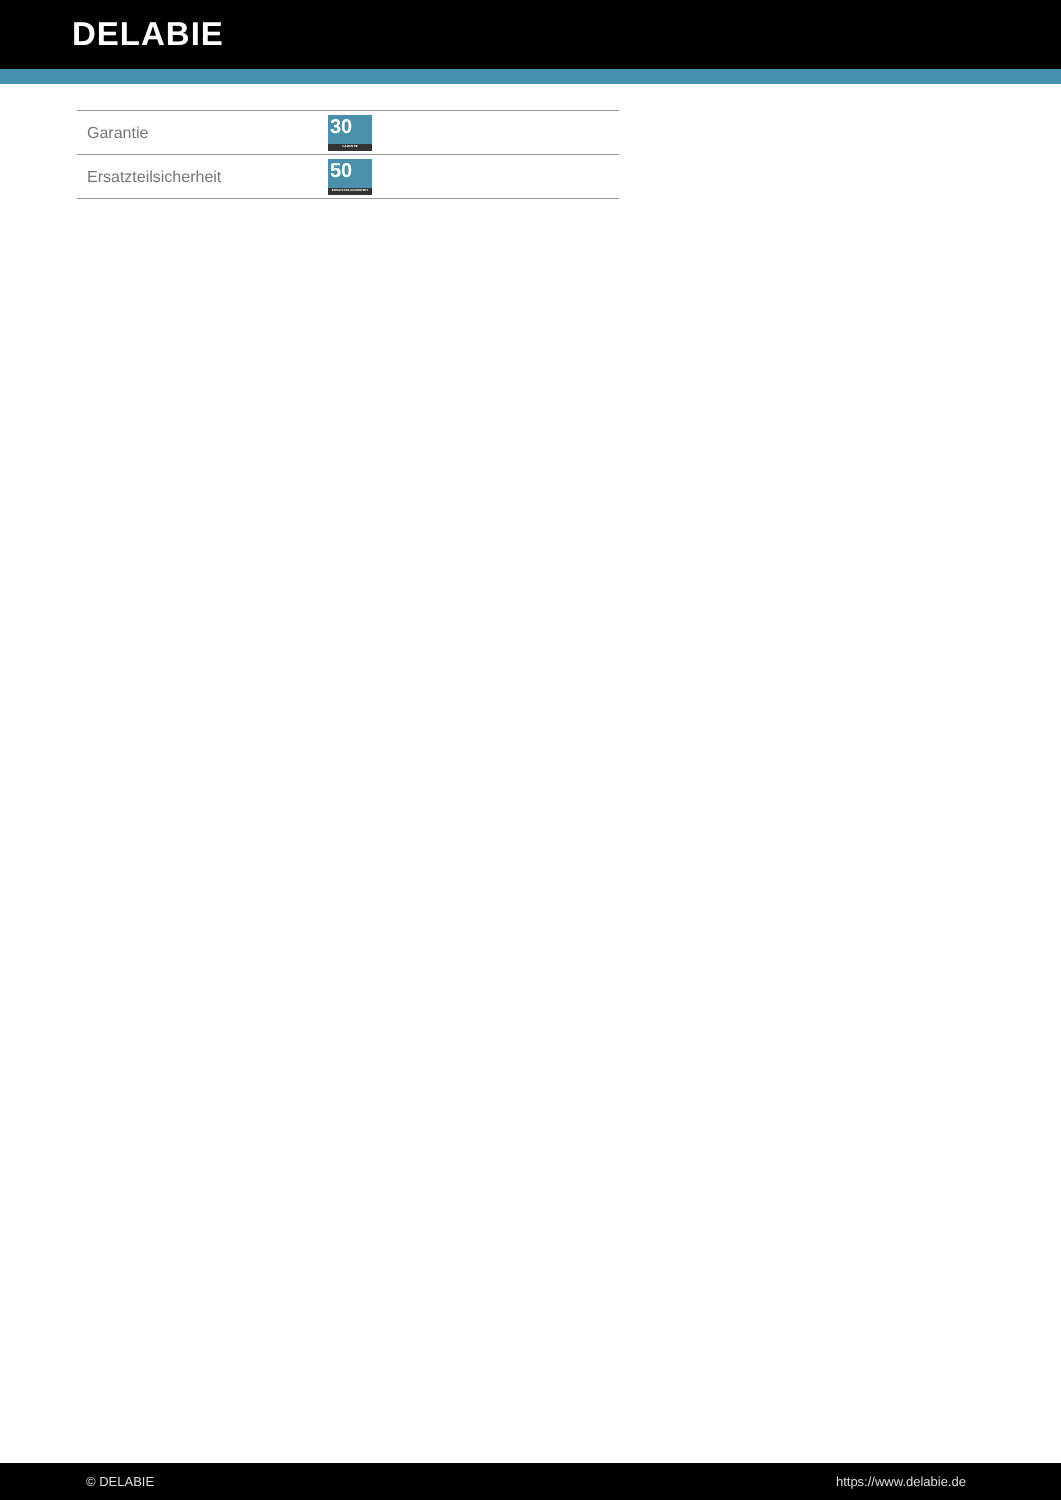DELABIE
| Garantie | 30 GARANTIE |
| Ersatzteilsicherheit | 50 ERSATZTEILSICHERHEIT |
© DELABIE https://www.delabie.de